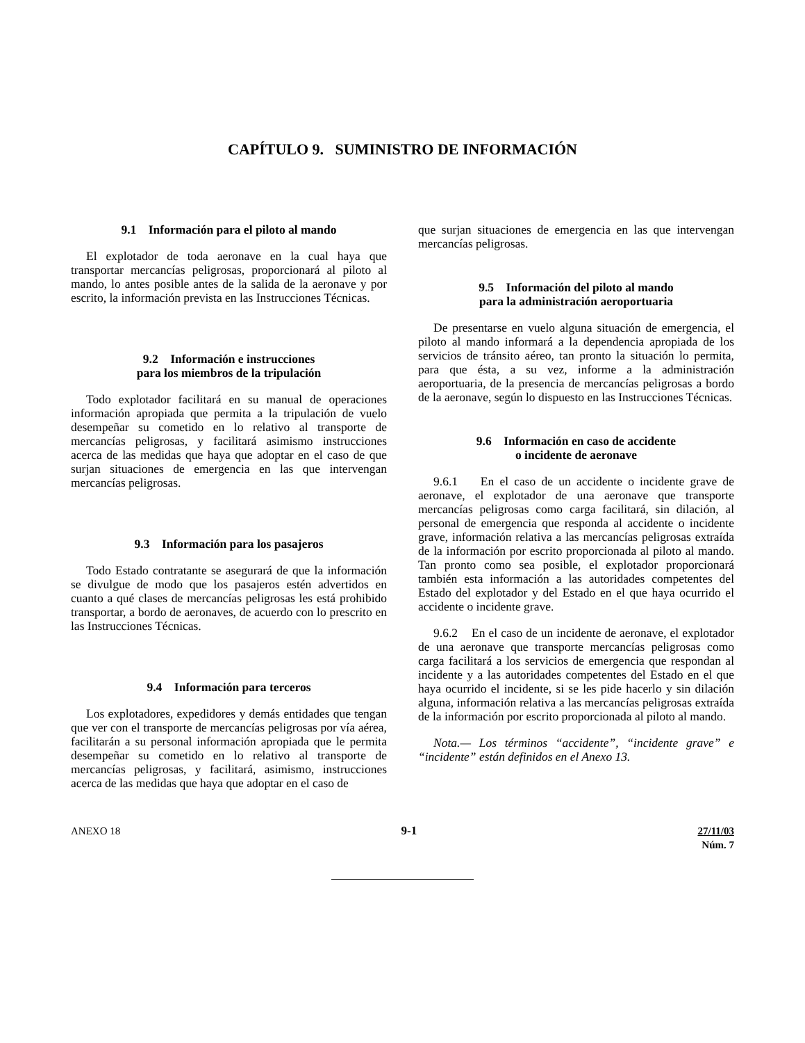CAPÍTULO 9. SUMINISTRO DE INFORMACIÓN
9.1 Información para el piloto al mando
El explotador de toda aeronave en la cual haya que transportar mercancías peligrosas, proporcionará al piloto al mando, lo antes posible antes de la salida de la aeronave y por escrito, la información prevista en las Instrucciones Técnicas.
9.2 Información e instrucciones
para los miembros de la tripulación
Todo explotador facilitará en su manual de operaciones información apropiada que permita a la tripulación de vuelo desempeñar su cometido en lo relativo al transporte de mercancías peligrosas, y facilitará asimismo instrucciones acerca de las medidas que haya que adoptar en el caso de que surjan situaciones de emergencia en las que intervengan mercancías peligrosas.
9.3 Información para los pasajeros
Todo Estado contratante se asegurará de que la información se divulgue de modo que los pasajeros estén advertidos en cuanto a qué clases de mercancías peligrosas les está prohibido transportar, a bordo de aeronaves, de acuerdo con lo prescrito en las Instrucciones Técnicas.
9.4 Información para terceros
Los explotadores, expedidores y demás entidades que tengan que ver con el transporte de mercancías peligrosas por vía aérea, facilitarán a su personal información apropiada que le permita desempeñar su cometido en lo relativo al transporte de mercancías peligrosas, y facilitará, asimismo, instrucciones acerca de las medidas que haya que adoptar en el caso de
que surjan situaciones de emergencia en las que intervengan mercancías peligrosas.
9.5 Información del piloto al mando
para la administración aeroportuaria
De presentarse en vuelo alguna situación de emergencia, el piloto al mando informará a la dependencia apropiada de los servicios de tránsito aéreo, tan pronto la situación lo permita, para que ésta, a su vez, informe a la administración aeroportuaria, de la presencia de mercancías peligrosas a bordo de la aeronave, según lo dispuesto en las Instrucciones Técnicas.
9.6 Información en caso de accidente
o incidente de aeronave
9.6.1 En el caso de un accidente o incidente grave de aeronave, el explotador de una aeronave que transporte mercancías peligrosas como carga facilitará, sin dilación, al personal de emergencia que responda al accidente o incidente grave, información relativa a las mercancías peligrosas extraída de la información por escrito proporcionada al piloto al mando. Tan pronto como sea posible, el explotador proporcionará también esta información a las autoridades competentes del Estado del explotador y del Estado en el que haya ocurrido el accidente o incidente grave.
9.6.2 En el caso de un incidente de aeronave, el explotador de una aeronave que transporte mercancías peligrosas como carga facilitará a los servicios de emergencia que respondan al incidente y a las autoridades competentes del Estado en el que haya ocurrido el incidente, si se les pide hacerlo y sin dilación alguna, información relativa a las mercancías peligrosas extraída de la información por escrito proporcionada al piloto al mando.
Nota.— Los términos “accidente”, “incidente grave” e “incidente” están definidos en el Anexo 13.
ANEXO 18 9-1 27/11/03
Núm. 7